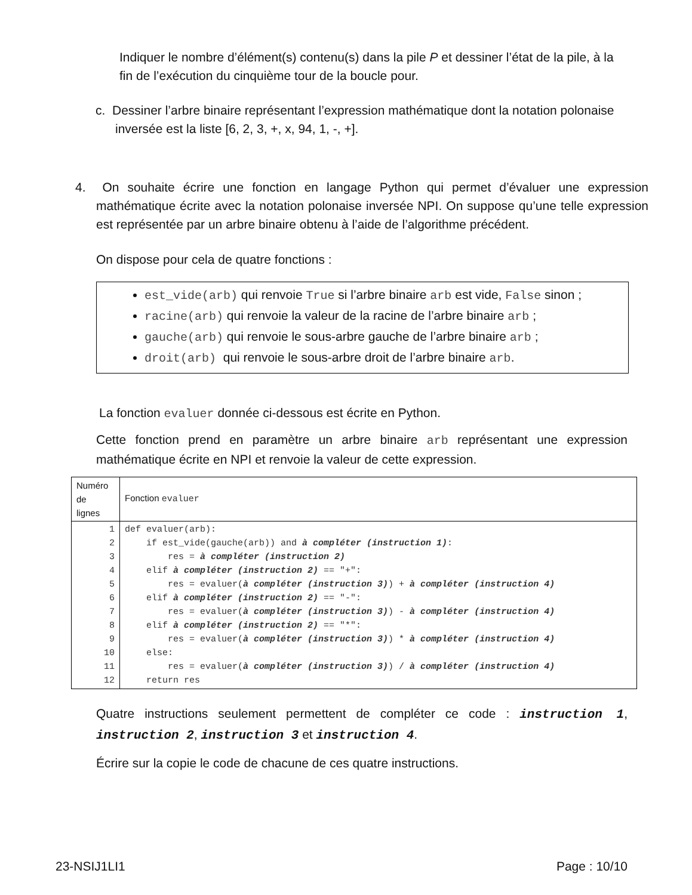Indiquer le nombre d’élément(s) contenu(s) dans la pile P et dessiner l’état de la pile, à la fin de l’exécution du cinquième tour de la boucle pour.
c. Dessiner l’arbre binaire représentant l’expression mathématique dont la notation polonaise inversée est la liste [6, 2, 3, +, x, 94, 1, -, +].
4. On souhaite écrire une fonction en langage Python qui permet d’évaluer une expression mathématique écrite avec la notation polonaise inversée NPI. On suppose qu’une telle expression est représentée par un arbre binaire obtenu à l’aide de l’algorithme précédent.
On dispose pour cela de quatre fonctions :
est_vide(arb) qui renvoie True si l’arbre binaire arb est vide, False sinon ;
racine(arb) qui renvoie la valeur de la racine de l’arbre binaire arb ;
gauche(arb) qui renvoie le sous-arbre gauche de l’arbre binaire arb ;
droit(arb) qui renvoie le sous-arbre droit de l’arbre binaire arb.
La fonction evaluer donnée ci-dessous est écrite en Python.
Cette fonction prend en paramètre un arbre binaire arb représentant une expression mathématique écrite en NPI et renvoie la valeur de cette expression.
| Numéro de lignes | Fonction evaluer |
| 1 2 3 4 5 6 7 8 9 10 11 12 | def evaluer(arb): if est_vide(gauche(arb)) and à compléter (instruction 1) : res = à compléter (instruction 2) elif à compléter (instruction 2) == "+": res = evaluer( à compléter (instruction 3) ) + à compléter (instruction 4) elif à compléter (instruction 2) == "-": res = evaluer( à compléter (instruction 3) ) - à compléter (instruction 4) elif à compléter (instruction 2) == "*": res = evaluer( à compléter (instruction 3) ) * à compléter (instruction 4) else: res = evaluer( à compléter (instruction 3) ) / à compléter (instruction 4) return res |
Quatre instructions seulement permettent de compléter ce code : instruction 1, instruction 2, instruction 3 et instruction 4.
Écrire sur la copie le code de chacune de ces quatre instructions.
23-NSIJ1LI1 Page : 10/10